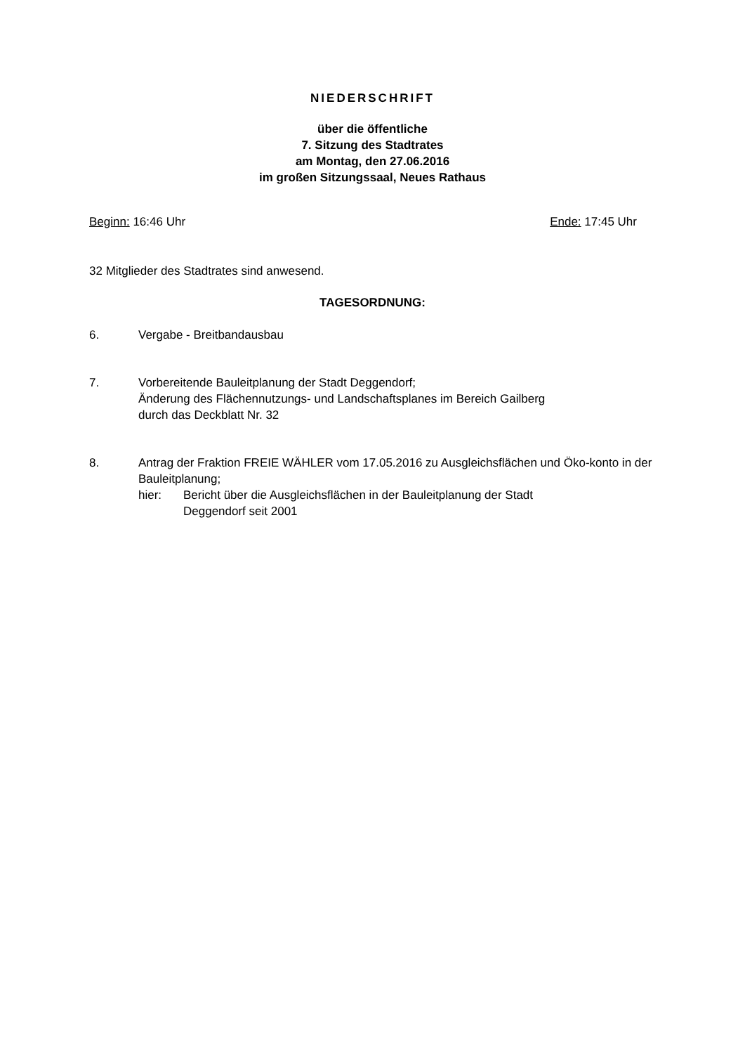NIEDERSCHRIFT
über die öffentliche
7. Sitzung des Stadtrates
am Montag, den 27.06.2016
im großen Sitzungssaal, Neues Rathaus
Beginn: 16:46 Uhr Ende: 17:45 Uhr
32 Mitglieder des Stadtrates sind anwesend.
TAGESORDNUNG:
6. Vergabe - Breitbandausbau
7. Vorbereitende Bauleitplanung der Stadt Deggendorf;
Änderung des Flächennutzungs- und Landschaftsplanes im Bereich Gailberg
durch das Deckblatt Nr. 32
8. Antrag der Fraktion FREIE WÄHLER vom 17.05.2016 zu Ausgleichsflächen und Öko-konto in der Bauleitplanung;
hier: Bericht über die Ausgleichsflächen in der Bauleitplanung der Stadt
Deggendorf seit 2001